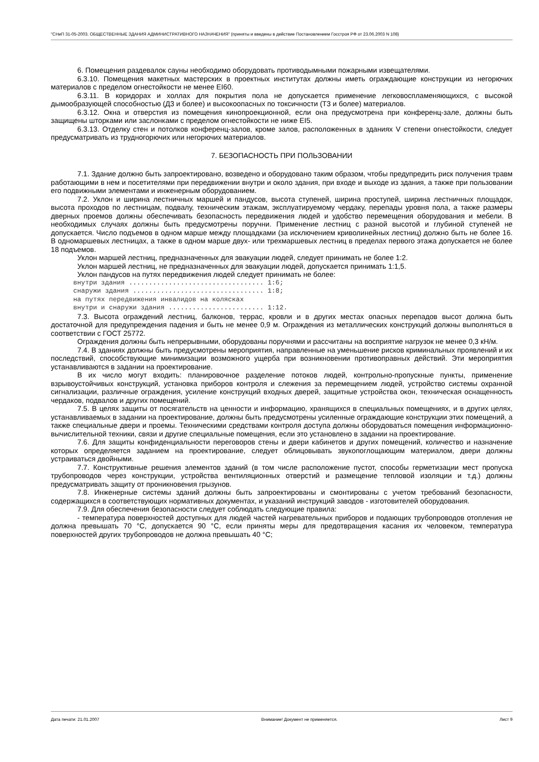"СНиП 31-05-2003. ОБЩЕСТВЕННЫЕ ЗДАНИЯ АДМИНИСТРАТИВНОГО НАЗНАЧЕНИЯ" (приняты и введены в действие Постановлением Госстроя РФ от 23.06.2003 N 108)
6. Помещения раздевалок сауны необходимо оборудовать противодымными пожарными извещателями.
6.3.10. Помещения макетных мастерских в проектных институтах должны иметь ограждающие конструкции из негорючих материалов с пределом огнестойкости не менее EI60.
6.3.11. В коридорах и холлах для покрытия пола не допускается применение легковоспламеняющихся, с высокой дымообразующей способностью (Д3 и более) и высокоопасных по токсичности (Т3 и более) материалов.
6.3.12. Окна и отверстия из помещения кинопроекционной, если она предусмотрена при конференц-зале, должны быть защищены шторками или заслонками с пределом огнестойкости не ниже EI5.
6.3.13. Отделку стен и потолков конференц-залов, кроме залов, расположенных в зданиях V степени огнестойкости, следует предусматривать из трудногорючих или негорючих материалов.
7. БЕЗОПАСНОСТЬ ПРИ ПОЛЬЗОВАНИИ
7.1. Здание должно быть запроектировано, возведено и оборудовано таким образом, чтобы предупредить риск получения травм работающими в нем и посетителями при передвижении внутри и около здания, при входе и выходе из здания, а также при пользовании его подвижными элементами и инженерным оборудованием.
7.2. Уклон и ширина лестничных маршей и пандусов, высота ступеней, ширина проступей, ширина лестничных площадок, высота проходов по лестницам, подвалу, техническим этажам, эксплуатируемому чердаку, перепады уровня пола, а также размеры дверных проемов должны обеспечивать безопасность передвижения людей и удобство перемещения оборудования и мебели. В необходимых случаях должны быть предусмотрены поручни. Применение лестниц с разной высотой и глубиной ступеней не допускается. Число подъемов в одном марше между площадками (за исключением криволинейных лестниц) должно быть не более 16. В одномаршевых лестницах, а также в одном марше двух- или трехмаршевых лестниц в пределах первого этажа допускается не более 18 подъемов.
Уклон маршей лестниц, предназначенных для эвакуации людей, следует принимать не более 1:2.
Уклон маршей лестниц, не предназначенных для эвакуации людей, допускается принимать 1:1,5.
Уклон пандусов на путях передвижения людей следует принимать не более:
внутри здания .................................. 1:6;
снаружи здания ................................. 1:8;
на путях передвижения инвалидов на колясках
внутри и снаружи здания ........................ 1:12.
7.3. Высота ограждений лестниц, балконов, террас, кровли и в других местах опасных перепадов высот должна быть достаточной для предупреждения падения и быть не менее 0,9 м. Ограждения из металлических конструкций должны выполняться в соответствии с ГОСТ 25772.
Ограждения должны быть непрерывными, оборудованы поручнями и рассчитаны на восприятие нагрузок не менее 0,3 кН/м.
7.4. В зданиях должны быть предусмотрены мероприятия, направленные на уменьшение рисков криминальных проявлений и их последствий, способствующие минимизации возможного ущерба при возникновении противоправных действий. Эти мероприятия устанавливаются в задании на проектирование.
В их число могут входить: планировочное разделение потоков людей, контрольно-пропускные пункты, применение взрывоустойчивых конструкций, установка приборов контроля и слежения за перемещением людей, устройство системы охранной сигнализации, различные ограждения, усиление конструкций входных дверей, защитные устройства окон, техническая оснащенность чердаков, подвалов и других помещений.
7.5. В целях защиты от посягательств на ценности и информацию, хранящихся в специальных помещениях, и в других целях, устанавливаемых в задании на проектирование, должны быть предусмотрены усиленные ограждающие конструкции этих помещений, а также специальные двери и проемы. Техническими средствами контроля доступа должны оборудоваться помещения информационно-вычислительной техники, связи и другие специальные помещения, если это установлено в задании на проектирование.
7.6. Для защиты конфиденциальности переговоров стены и двери кабинетов и других помещений, количество и назначение которых определяется заданием на проектирование, следует облицовывать звукопоглощающим материалом, двери должны устраиваться двойными.
7.7. Конструктивные решения элементов зданий (в том числе расположение пустот, способы герметизации мест пропуска трубопроводов через конструкции, устройства вентиляционных отверстий и размещение тепловой изоляции и т.д.) должны предусматривать защиту от проникновения грызунов.
7.8. Инженерные системы зданий должны быть запроектированы и смонтированы с учетом требований безопасности, содержащихся в соответствующих нормативных документах, и указаний инструкций заводов - изготовителей оборудования.
7.9. Для обеспечения безопасности следует соблюдать следующие правила:
- температура поверхностей доступных для людей частей нагревательных приборов и подающих трубопроводов отопления не должна превышать 70 °C, допускается 90 °C, если приняты меры для предотвращения касания их человеком, температура поверхностей других трубопроводов не должна превышать 40 °C;
Дата печати: 21.01.2007 Внимание! Документ не применяется. Лист 9